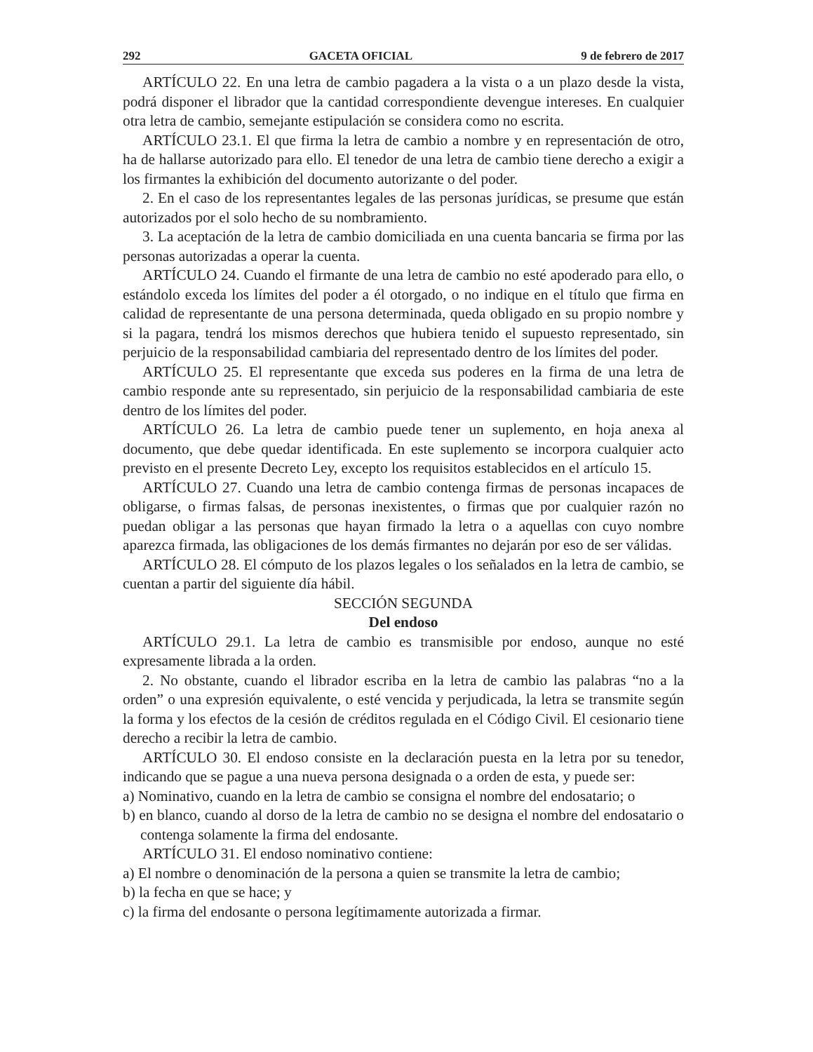292 GACETA OFICIAL 9 de febrero de 2017
ARTÍCULO 22. En una letra de cambio pagadera a la vista o a un plazo desde la vista, podrá disponer el librador que la cantidad correspondiente devengue intereses. En cualquier otra letra de cambio, semejante estipulación se considera como no escrita.
ARTÍCULO 23.1. El que firma la letra de cambio a nombre y en representación de otro, ha de hallarse autorizado para ello. El tenedor de una letra de cambio tiene derecho a exigir a los firmantes la exhibición del documento autorizante o del poder.
2. En el caso de los representantes legales de las personas jurídicas, se presume que están autorizados por el solo hecho de su nombramiento.
3. La aceptación de la letra de cambio domiciliada en una cuenta bancaria se firma por las personas autorizadas a operar la cuenta.
ARTÍCULO 24. Cuando el firmante de una letra de cambio no esté apoderado para ello, o estándolo exceda los límites del poder a él otorgado, o no indique en el título que firma en calidad de representante de una persona determinada, queda obligado en su propio nombre y si la pagara, tendrá los mismos derechos que hubiera tenido el supuesto representado, sin perjuicio de la responsabilidad cambiaria del representado dentro de los límites del poder.
ARTÍCULO 25. El representante que exceda sus poderes en la firma de una letra de cambio responde ante su representado, sin perjuicio de la responsabilidad cambiaria de este dentro de los límites del poder.
ARTÍCULO 26. La letra de cambio puede tener un suplemento, en hoja anexa al documento, que debe quedar identificada. En este suplemento se incorpora cualquier acto previsto en el presente Decreto Ley, excepto los requisitos establecidos en el artículo 15.
ARTÍCULO 27. Cuando una letra de cambio contenga firmas de personas incapaces de obligarse, o firmas falsas, de personas inexistentes, o firmas que por cualquier razón no puedan obligar a las personas que hayan firmado la letra o a aquellas con cuyo nombre aparezca firmada, las obligaciones de los demás firmantes no dejarán por eso de ser válidas.
ARTÍCULO 28. El cómputo de los plazos legales o los señalados en la letra de cambio, se cuentan a partir del siguiente día hábil.
SECCIÓN SEGUNDA
Del endoso
ARTÍCULO 29.1. La letra de cambio es transmisible por endoso, aunque no esté expresamente librada a la orden.
2. No obstante, cuando el librador escriba en la letra de cambio las palabras “no a la orden” o una expresión equivalente, o esté vencida y perjudicada, la letra se transmite según la forma y los efectos de la cesión de créditos regulada en el Código Civil. El cesionario tiene derecho a recibir la letra de cambio.
ARTÍCULO 30. El endoso consiste en la declaración puesta en la letra por su tenedor, indicando que se pague a una nueva persona designada o a orden de esta, y puede ser:
a) Nominativo, cuando en la letra de cambio se consigna el nombre del endosatario; o
b) en blanco, cuando al dorso de la letra de cambio no se designa el nombre del endosatario o contenga solamente la firma del endosante.
ARTÍCULO 31. El endoso nominativo contiene:
a) El nombre o denominación de la persona a quien se transmite la letra de cambio;
b) la fecha en que se hace; y
c) la firma del endosante o persona legítimamente autorizada a firmar.